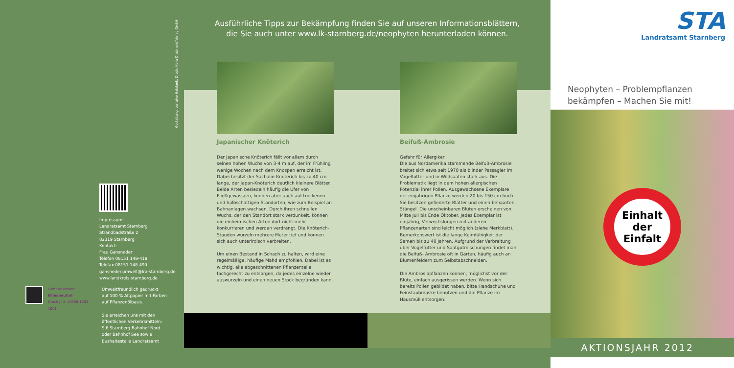Gestaltung: Lorraine Habdank, Druck: Nora Druck und Verlag GmbH
Impressum:
Landratsamt Starnberg
Strandbadstraße 2
82319 Starnberg
Kontakt:
Frau Gansneder
Telefon 08151 148-418
Telefax 08151 148-490
gansneder.umwelt@lra-starnberg.de
www.landkreis-starnberg.de
ClimatePartner°
klimaneutral
Druck | ID: 10380-1204-1001
Umweltfreundlich gedruckt
auf 100 % Altpapier mit Farben
auf Pflanzenölbasis.
Sie erreichen uns mit den
öffentlichen Verkehrsmitteln:
S 6 Starnberg Bahnhof Nord
oder Bahnhof See sowie
Bushaltestelle Landratsamt
Ausführliche Tipps zur Bekämpfung finden Sie auf unseren Informationsblättern,
die Sie auch unter www.lk-starnberg.de/neophyten herunterladen können.
Japanischer Knöterich
Der Japanische Knöterich fällt vor allem durch seinen hohen Wuchs von 3-4 m auf, der im Frühling wenige Wochen nach dem Knospen erreicht ist. Dabei besitzt der Sachalin-Knöterich bis zu 40 cm lange, der Japan-Knöterich deutlich kleinere Blätter. Beide Arten besiedeln häufig die Ufer von Fließgewässern, können aber auch auf trockenen und halbschattigen Standorten, wie zum Beispiel an Bahnanlagen wachsen. Durch ihren schnellen Wuchs, der den Standort stark verdunkelt, können die einheimischen Arten dort nicht mehr konkurrieren und werden verdrängt. Die Knöterich-Stauden wurzeln mehrere Meter tief und können sich auch unterirdisch verbreiten.
Um einen Bestand in Schach zu halten, wird eine regelmäßige, häufige Mahd empfohlen. Dabei ist es wichtig, alle abgeschnittenen Pflanzenteile fachgerecht zu entsorgen, da jedes einzelne wieder auswurzeln und einen neuen Stock begründen kann.
Beifuß-Ambrosie
Gefahr für Allergiker
Die aus Nordamerika stammende Beifuß-Ambrosie breitet sich etwa seit 1970 als blinder Passagier im Vogelfutter und in Wildsaaten stark aus. Die Problematik liegt in dem hohen allergischen Potenzial ihrer Pollen. Ausgewachsene Exemplare der einjährigen Pflanze werden 20 bis 150 cm hoch. Sie besitzen gefiederte Blätter und einen behaarten Stängel. Die unscheinbaren Blüten erscheinen von Mitte Juli bis Ende Oktober. Jedes Exemplar ist einjährig, Verwechslungen mit anderen Pflanzenarten sind leicht möglich (siehe Merkblatt). Bemerkenswert ist die lange Keimfähigkeit der Samen bis zu 40 Jahren. Aufgrund der Verbreitung über Vogelfutter und Saatgutmischungen findet man die Beifuß- Ambrosie oft in Gärten, häufig auch an Blumenfeldern zum Selbstabschneiden.
Die Ambrosiapflanzen können, möglichst vor der Blüte, einfach ausgerissen werden. Wenn sich bereits Pollen gebildet haben, bitte Handschuhe und Feinstaubmaske benutzen und die Pflanze im Hausmüll entsorgen.
STA
Landratsamt Starnberg
Neophyten – Problempflanzen
bekämpfen – Machen Sie mit!
Einhalt
der
Einfalt
AKTIONSJAHR 2012